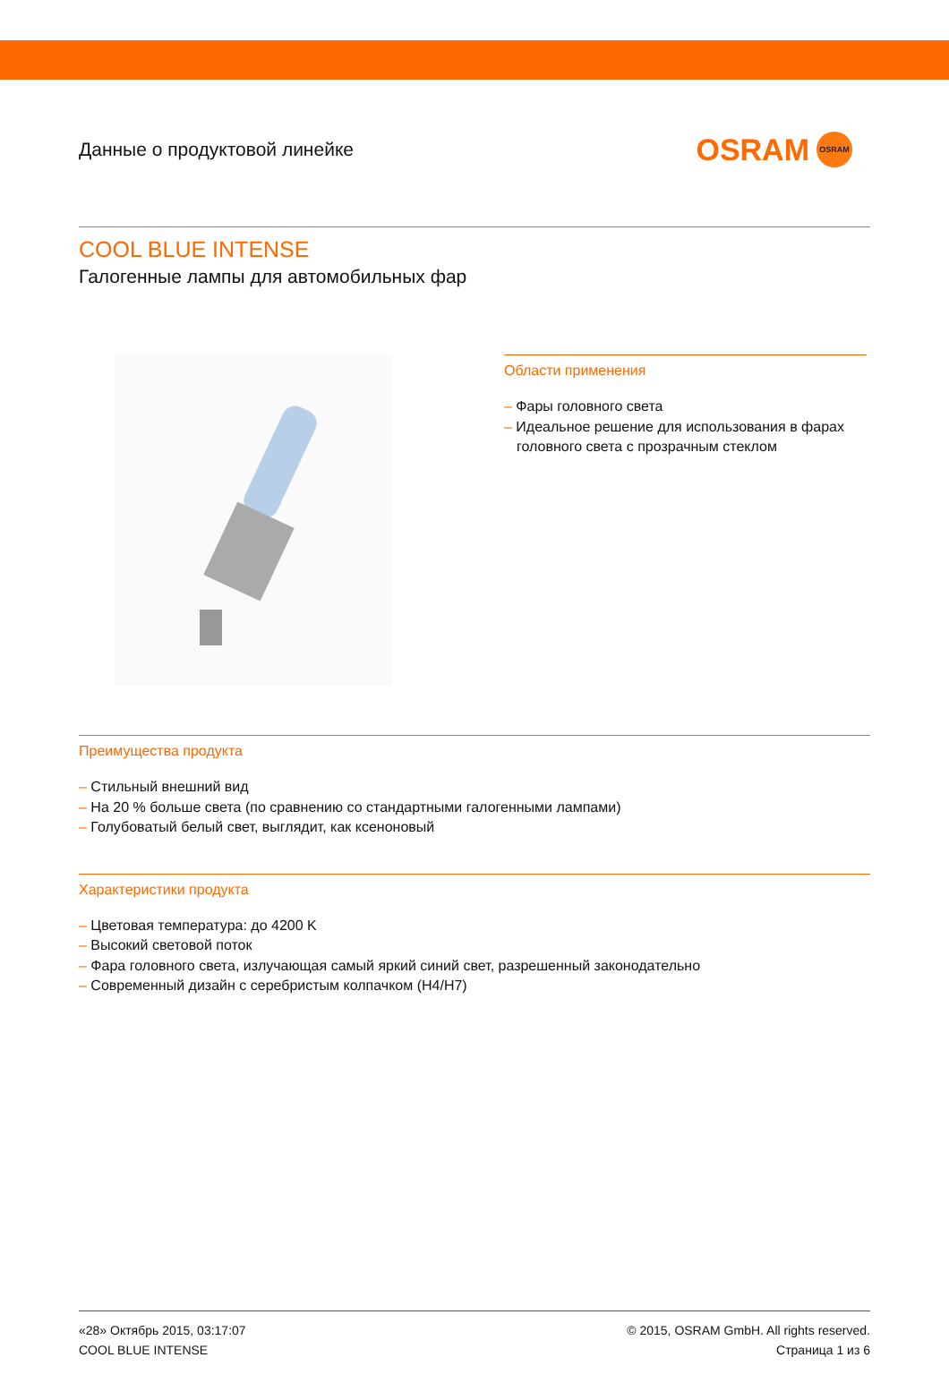Данные о продуктовой линейке
OSRAM OSRAM
COOL BLUE INTENSE
Галогенные лампы для автомобильных фар
Области применения
– Фары головного света
– Идеальное решение для использования в фарах головного света с прозрачным стеклом
Преимущества продукта
– Стильный внешний вид
– На 20 % больше света (по сравнению со стандартными галогенными лампами)
– Голубоватый белый свет, выглядит, как ксеноновый
Характеристики продукта
– Цветовая температура: до 4200 K
– Высокий световой поток
– Фара головного света, излучающая самый яркий синий свет, разрешенный законодательно
– Современный дизайн с серебристым колпачком (H4/H7)
«28» Октябрь 2015, 03:17:07
COOL BLUE INTENSE
© 2015, OSRAM GmbH. All rights reserved.
Страница 1 из 6